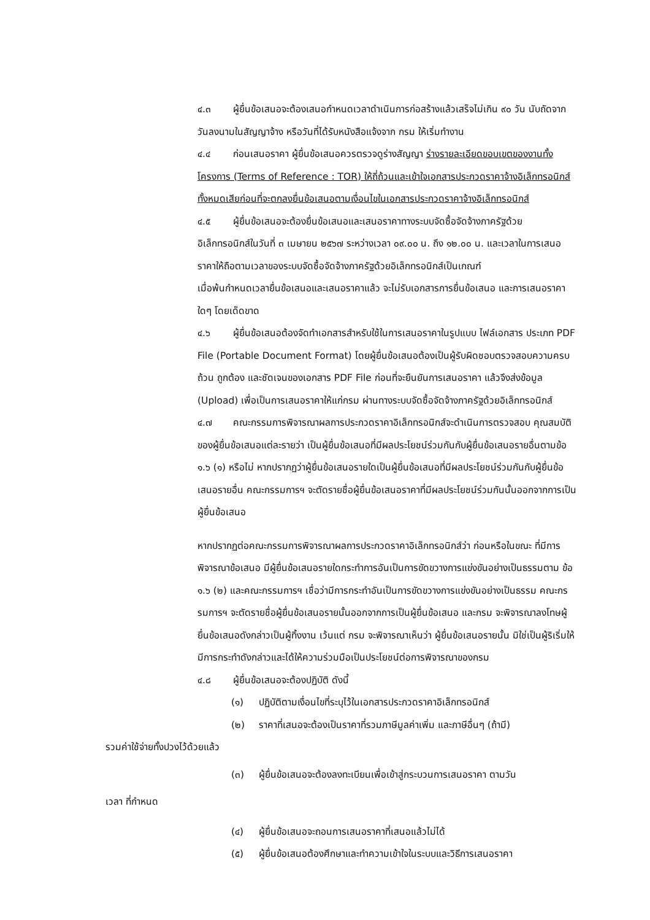๔.๓ ผู้ยื่นข้อเสนอจะต้องเสนอกำหนดเวลาดำเนินการก่อสร้างแล้วเสร็จไม่เกิน ๙๐ วัน นับถัดจากวันลงนามในสัญญาจ้าง หรือวันที่ได้รับหนังสือแจ้งจาก กรม ให้เริ่มทำงาน
๔.๔ ก่อนเสนอราคา ผู้ยื่นข้อเสนอควรตรวจดูร่างสัญญา ร่างรายละเอียดขอบเขตของงานทั้งโครงการ (Terms of Reference : TOR) ให้ถี่ถ้วนและเข้าใจเอกสารประกวดราคาจ้างอิเล็กทรอนิกส์ทั้งหมดเสียก่อนที่จะตกลงยื่นข้อเสนอตามเงื่อนไขในเอกสารประกวดราคาจ้างอิเล็กทรอนิกส์
๔.๕ ผู้ยื่นข้อเสนอจะต้องยื่นข้อเสนอและเสนอราคาทางระบบจัดซื้อจัดจ้างภาครัฐด้วย อิเล็กทรอนิกส์ในวันที่ ๓ เมษายน ๒๕๖๗ ระหว่างเวลา ๐๙.๐๐ น. ถึง ๑๒.๐๐ น. และเวลาในการเสนอราคาให้ถือตามเวลาของระบบจัดซื้อจัดจ้างภาครัฐด้วยอิเล็กทรอนิกส์เป็นเกณฑ์
เมื่อพ้นกำหนดเวลายื่นข้อเสนอและเสนอราคาแล้ว จะไม่รับเอกสารการยื่นข้อเสนอ และการเสนอราคาใดๆ โดยเด็ดขาด
๔.๖ ผู้ยื่นข้อเสนอต้องจัดทำเอกสารสำหรับใช้ในการเสนอราคาในรูปแบบ ไฟล์เอกสาร ประเภท PDF File (Portable Document Format) โดยผู้ยื่นข้อเสนอต้องเป็นผู้รับผิดชอบตรวจสอบความครบถ้วน ถูกต้อง และชัดเจนของเอกสาร PDF File ก่อนที่จะยืนยันการเสนอราคา แล้วจึงส่งข้อมูล (Upload) เพื่อเป็นการเสนอราคาให้แก่กรม ผ่านทางระบบจัดซื้อจัดจ้างภาครัฐด้วยอิเล็กทรอนิกส์
๔.๗ คณะกรรมการพิจารณาผลการประกวดราคาอิเล็กทรอนิกส์จะดำเนินการตรวจสอบ คุณสมบัติของผู้ยื่นข้อเสนอแต่ละรายว่า เป็นผู้ยื่นข้อเสนอที่มีผลประโยชน์ร่วมกันกับผู้ยื่นข้อเสนอรายอื่นตามข้อ ๑.๖ (๑) หรือไม่ หากปรากฏว่าผู้ยื่นข้อเสนอรายใดเป็นผู้ยื่นข้อเสนอที่มีผลประโยชน์ร่วมกันกับผู้ยื่นข้อเสนอรายอื่น คณะกรรมการฯ จะตัดรายชื่อผู้ยื่นข้อเสนอราคาที่มีผลประโยชน์ร่วมกันนั้นออกจากการเป็นผู้ยื่นข้อเสนอ
หากปรากฏต่อคณะกรรมการพิจารณาผลการประกวดราคาอิเล็กทรอนิกส์ว่า ก่อนหรือในขณะ ที่มีการพิจารณาข้อเสนอ มีผู้ยื่นข้อเสนอรายใดกระทำการอันเป็นการขัดขวางการแข่งขันอย่างเป็นธรรมตาม ข้อ ๑.๖ (๒) และคณะกรรมการฯ เชื่อว่ามีการกระทำอันเป็นการขัดขวางการแข่งขันอย่างเป็นธรรม คณะกรรมการฯ จะตัดรายชื่อผู้ยื่นข้อเสนอรายนั้นออกจากการเป็นผู้ยื่นข้อเสนอ และกรม จะพิจารณาลงโทษผู้ยื่นข้อเสนอดังกล่าวเป็นผู้ทิ้งงาน เว้นแต่ กรม จะพิจารณาเห็นว่า ผู้ยื่นข้อเสนอรายนั้น มิใช่เป็นผู้ริเริ่มให้มีการกระทำดังกล่าวและได้ให้ความร่วมมือเป็นประโยชน์ต่อการพิจารณาของกรม
๔.๘ ผู้ยื่นข้อเสนอจะต้องปฏิบัติ ดังนี้
(๑) ปฏิบัติตามเงื่อนไขที่ระบุไว้ในเอกสารประกวดราคาอิเล็กทรอนิกส์
(๒) ราคาที่เสนอจะต้องเป็นราคาที่รวมภาษีมูลค่าเพิ่ม และภาษีอื่นๆ (ถ้ามี)
รวมค่าใช้จ่ายทั้งปวงไว้ด้วยแล้ว
(๓) ผู้ยื่นข้อเสนอจะต้องลงทะเบียนเพื่อเข้าสู่กระบวนการเสนอราคา ตามวัน
เวลา ที่กำหนด
(๔) ผู้ยื่นข้อเสนอจะถอนการเสนอราคาที่เสนอแล้วไม่ได้
(๕) ผู้ยื่นข้อเสนอต้องศึกษาและทำความเข้าใจในระบบและวิธีการเสนอราคา